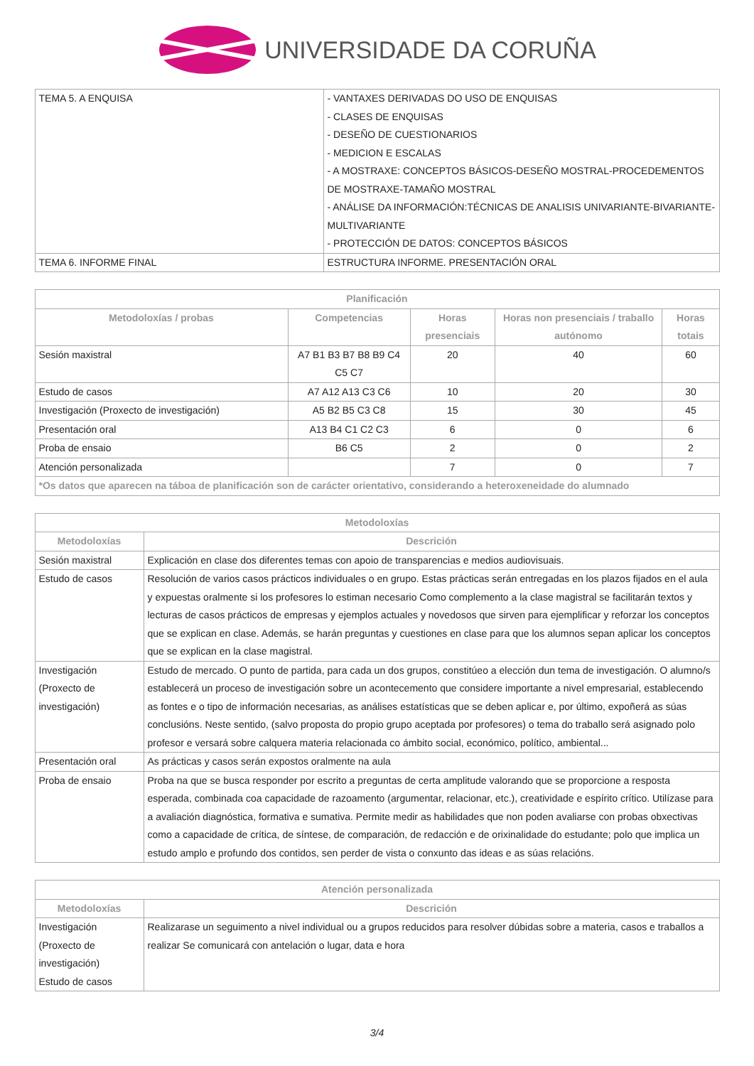UNIVERSIDADE DA CORUÑA
| TEMA 5. A ENQUISA | - VANTAXES DERIVADAS DO USO DE ENQUISAS - CLASES DE ENQUISAS - DESEÑO DE CUESTIONARIOS - MEDICION E ESCALAS - A MOSTRAXE: CONCEPTOS BÁSICOS-DESEÑO MOSTRAL-PROCEDEMENTOS DE MOSTRAXE-TAMAÑO MOSTRAL - ANÁLISE DA INFORMACIÓN:TÉCNICAS DE ANALISIS UNIVARIANTE-BIVARIANTE-MULTIVARIANTE - PROTECCIÓN DE DATOS: CONCEPTOS BÁSICOS |
| TEMA 6. INFORME FINAL | ESTRUCTURA INFORME. PRESENTACIÓN ORAL |
| Planificación | | | | |
| --- | --- | --- | --- | --- |
| Metodoloxías / probas | Competencias | Horas presenciais | Horas non presenciais / traballo autónomo | Horas totais |
| Sesión maxistral | A7 B1 B3 B7 B8 B9 C4 C5 C7 | 20 | 40 | 60 |
| Estudo de casos | A7 A12 A13 C3 C6 | 10 | 20 | 30 |
| Investigación (Proxecto de investigación) | A5 B2 B5 C3 C8 | 15 | 30 | 45 |
| Presentación oral | A13 B4 C1 C2 C3 | 6 | 0 | 6 |
| Proba de ensaio | B6 C5 | 2 | 0 | 2 |
| Atención personalizada | | 7 | 0 | 7 |
| *Os datos que aparecen na táboa de planificación son de carácter orientativo, considerando a heteroxeneidade do alumnado | | | | |
| Metodoloxías | |
| --- | --- |
| Metodoloxías | Descrición |
| Sesión maxistral | Explicación en clase dos diferentes temas con apoio de transparencias e medios audiovisuais. |
| Estudo de casos | Resolución de varios casos prácticos individuales o en grupo. Estas prácticas serán entregadas en los plazos fijados en el aula y expuestas oralmente si los profesores lo estiman necesario Como complemento a la clase magistral se facilitarán textos y lecturas de casos prácticos de empresas y ejemplos actuales y novedosos que sirven para ejemplificar y reforzar los conceptos que se explican en clase. Además, se harán preguntas y cuestiones en clase para que los alumnos sepan aplicar los conceptos que se explican en la clase magistral. |
| Investigación (Proxecto de investigación) | Estudo de mercado. O punto de partida, para cada un dos grupos, constitúeo a elección dun tema de investigación. O alumno/s establecerá un proceso de investigación sobre un acontecemento que considere importante a nivel empresarial, establecendo as fontes e o tipo de información necesarias, as análises estatísticas que se deben aplicar e, por último, expoñerá as súas conclusións. Neste sentido, (salvo proposta do propio grupo aceptada por profesores) o tema do traballo será asignado polo profesor e versará sobre calquera materia relacionada co ámbito social, económico, político, ambiental... |
| Presentación oral | As prácticas y casos serán expostos oralmente na aula |
| Proba de ensaio | Proba na que se busca responder por escrito a preguntas de certa amplitude valorando que se proporcione a resposta esperada, combinada coa capacidade de razoamento (argumentar, relacionar, etc.), creatividade e espírito crítico. Utilízase para a avaliación diagnóstica, formativa e sumativa. Permite medir as habilidades que non poden avaliarse con probas obxectivas como a capacidade de crítica, de síntese, de comparación, de redacción e de orixinalidade do estudante; polo que implica un estudo amplo e profundo dos contidos, sen perder de vista o conxunto das ideas e as súas relacións. |
| Atención personalizada | |
| --- | --- |
| Metodoloxías | Descrición |
| Investigación (Proxecto de investigación) Estudo de casos | Realizarase un seguimento a nivel individual ou a grupos reducidos para resolver dúbidas sobre a materia, casos e traballos a realizar Se comunicará con antelación o lugar, data e hora |
3/4